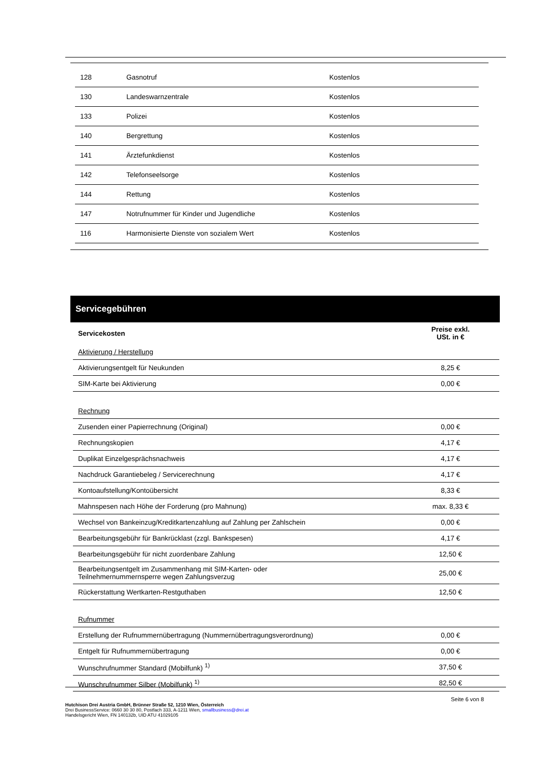| 128 | Gasnotruf | Kostenlos |
| 130 | Landeswarnzentrale | Kostenlos |
| 133 | Polizei | Kostenlos |
| 140 | Bergrettung | Kostenlos |
| 141 | Ärztefunkdienst | Kostenlos |
| 142 | Telefonseelsorge | Kostenlos |
| 144 | Rettung | Kostenlos |
| 147 | Notrufnummer für Kinder und Jugendliche | Kostenlos |
| 116 | Harmonisierte Dienste von sozialem Wert | Kostenlos |
Servicegebühren
| Servicekosten | Preise exkl. USt. in € |
| Aktivierung / Herstellung | |
| Aktivierungsentgelt für Neukunden | 8,25 € |
| SIM-Karte bei Aktivierung | 0,00 € |
| Rechnung | |
| Zusenden einer Papierrechnung (Original) | 0,00 € |
| Rechnungskopien | 4,17 € |
| Duplikat Einzelgesprächsnachweis | 4,17 € |
| Nachdruck Garantiebeleg / Servicerechnung | 4,17 € |
| Kontoaufstellung/Kontoübersicht | 8,33 € |
| Mahnspesen nach Höhe der Forderung (pro Mahnung) | max. 8,33 € |
| Wechsel von Bankeinzug/Kreditkartenzahlung auf Zahlung per Zahlschein | 0,00 € |
| Bearbeitungsgebühr für Bankrücklast (zzgl. Bankspesen) | 4,17 € |
| Bearbeitungsgebühr für nicht zuordenbare Zahlung | 12,50 € |
| Bearbeitungsentgelt im Zusammenhang mit SIM-Karten- oder Teilnehmernummernsperre wegen Zahlungsverzug | 25,00 € |
| Rückerstattung Wertkarten-Restguthaben | 12,50 € |
| Rufnummer | |
| Erstellung der Rufnummernübertragung (Nummernübertragungsverordnung) | 0,00 € |
| Entgelt für Rufnummernübertragung | 0,00 € |
| Wunschrufnummer Standard (Mobilfunk) <sup>1)</sup> | 37,50 € |
| Wunschrufnummer Silber (Mobilfunk) <sup>1)</sup> | 82,50 € |
Seite 6 von 8
Hutchison Drei Austria GmbH, Brünner Straße 52, 1210 Wien, Österreich
Drei BusinessService: 0660 30 30 80, Postfach 333, A-1211 Wien, smallbusiness@drei.at
Handelsgericht Wien, FN 140132b, UID ATU 41029105